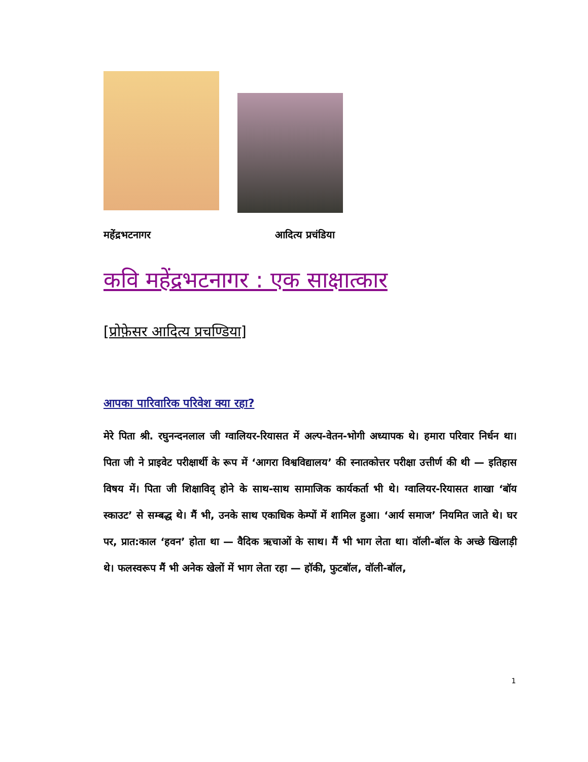महेंद्रभटनागर आदित्य प्रचंडिया
कवि महेंद्रभटनागर : एक साक्षात्कार
[प्रोफ़ेसर आदित्य प्रचण्डिया]
आपका पारिवारिक परिवेश क्या रहा?
मेरे पिता श्री. रघुनन्दनलाल जी ग्वालियर-रियासत में अल्प-वेतन-भोगी अध्यापक थे। हमारा परिवार निर्धन था। पिता जी ने प्राइवेट परीक्षार्थी के रूप में ‘आगरा विश्वविद्यालय’ की स्नातकोत्तर परीक्षा उत्तीर्ण की थी — इतिहास विषय में। पिता जी शिक्षाविद् होने के साथ-साथ सामाजिक कार्यकर्ता भी थे। ग्वालियर-रियासत शाखा ‘बॉय स्काउट’ से सम्बद्ध थे। मैं भी, उनके साथ एकाधिक केम्पों में शामिल हुआ। ‘आर्य समाज’ नियमित जाते थे। घर पर, प्रात:काल ‘हवन’ होता था — वैदिक ऋचाओं के साथ। मैं भी भाग लेता था। वॉली-बॉल के अच्छे खिलाड़ी थे। फलस्वरूप मैं भी अनेक खेलों में भाग लेता रहा — हॉकी, फुटबॉल, वॉली-बॉल,
1